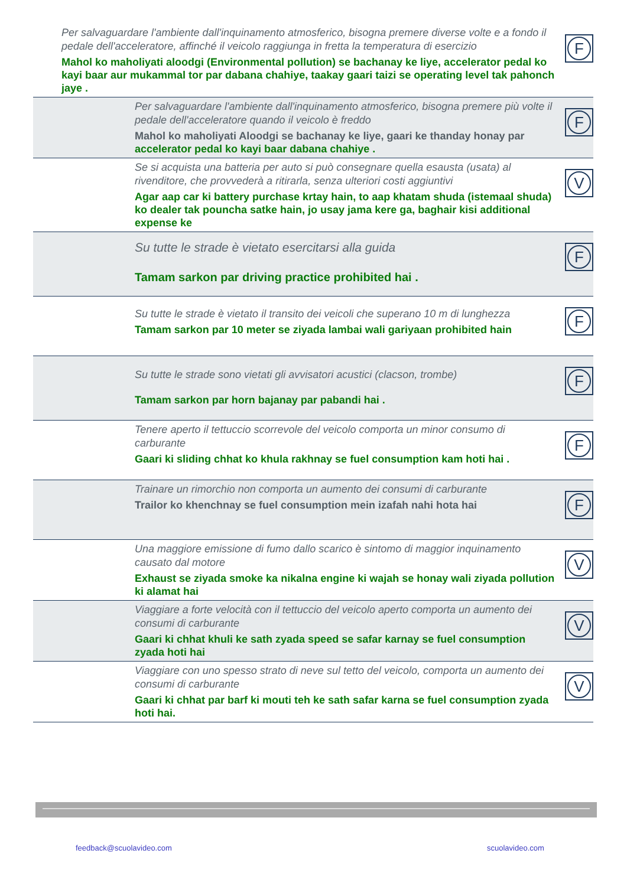Per salvaguardare l'ambiente dall'inquinamento atmosferico, bisogna premere diverse volte e a fondo il pedale dell'acceleratore, affinché il veicolo raggiunga in fretta la temperatura di esercizio
Mahol ko maholiyati aloodgi (Environmental pollution) se bachanay ke liye, accelerator pedal ko kayi baar aur mukammal tor par dabana chahiye, taakay gaari taizi se operating level tak pahonch jaye .
F
Per salvaguardare l'ambiente dall'inquinamento atmosferico, bisogna premere più volte il pedale dell'acceleratore quando il veicolo è freddo
Mahol ko maholiyati Aloodgi se bachanay ke liye, gaari ke thanday honay par
accelerator pedal ko kayi baar dabana chahiye .
F
Se si acquista una batteria per auto si può consegnare quella esausta (usata) al rivenditore, che provvederà a ritirarla, senza ulteriori costi aggiuntivi
Agar aap car ki battery purchase krtay hain, to aap khatam shuda (istemaal shuda) ko dealer tak pouncha satke hain, jo usay jama kere ga, baghair kisi additional expense ke
V
Su tutte le strade è vietato esercitarsi alla guida
Tamam sarkon par driving practice prohibited hai .
F
Su tutte le strade è vietato il transito dei veicoli che superano 10 m di lunghezza
Tamam sarkon par 10 meter se ziyada lambai wali gariyaan prohibited hain
F
Su tutte le strade sono vietati gli avvisatori acustici (clacson, trombe)
Tamam sarkon par horn bajanay par pabandi hai .
F
Tenere aperto il tettuccio scorrevole del veicolo comporta un minor consumo di carburante
Gaari ki sliding chhat ko khula rakhnay se fuel consumption kam hoti hai .
F
Trainare un rimorchio non comporta un aumento dei consumi di carburante
Trailor ko khenchnay se fuel consumption mein izafah nahi hota hai
F
Una maggiore emissione di fumo dallo scarico è sintomo di maggior inquinamento causato dal motore
Exhaust se ziyada smoke ka nikalna engine ki wajah se honay wali ziyada pollution ki alamat hai
V
Viaggiare a forte velocità con il tettuccio del veicolo aperto comporta un aumento dei consumi di carburante
Gaari ki chhat khuli ke sath zyada speed se safar karnay se fuel consumption zyada hoti hai
V
Viaggiare con uno spesso strato di neve sul tetto del veicolo, comporta un aumento dei consumi di carburante
Gaari ki chhat par barf ki mouti teh ke sath safar karna se fuel consumption zyada hoti hai.
V
feedback@scuolavideo.com scuolavideo.com